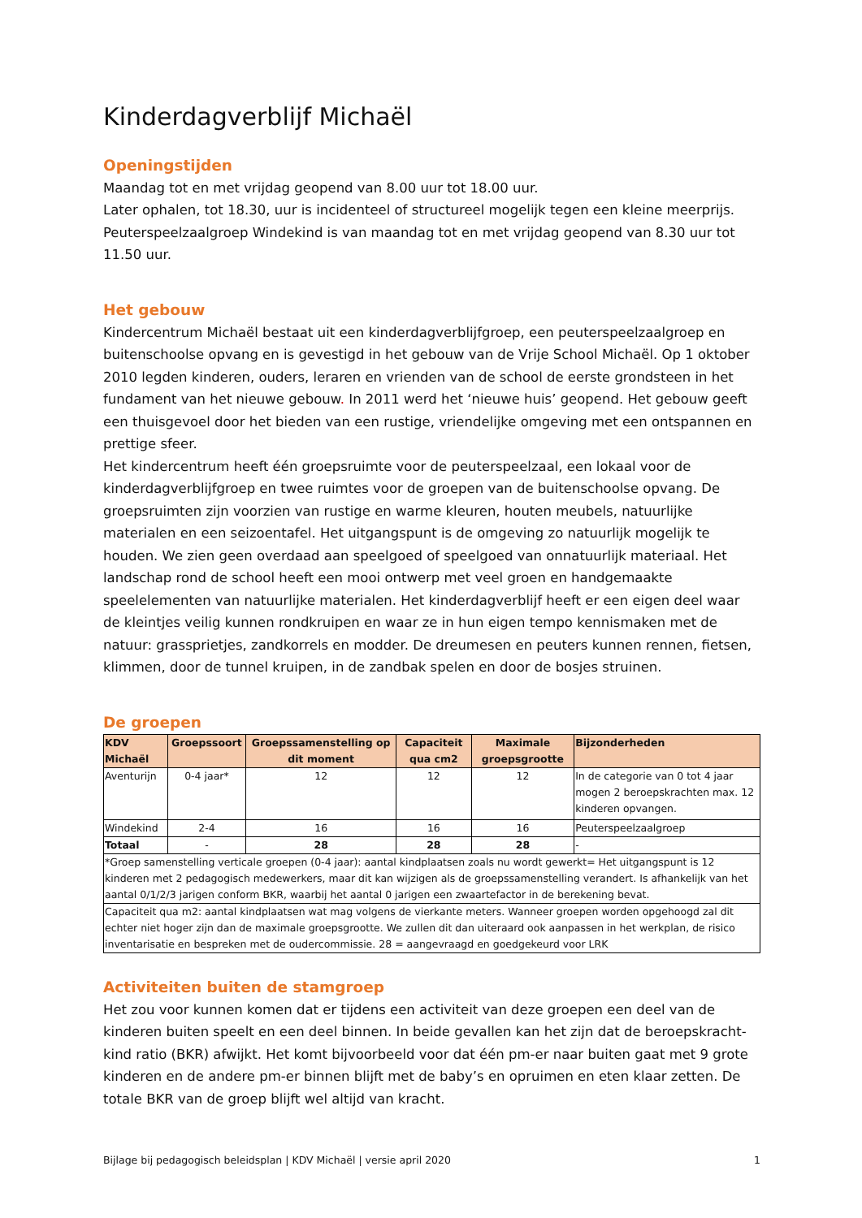Kinderdagverblijf Michaël
Openingstijden
Maandag tot en met vrijdag geopend van 8.00 uur tot 18.00 uur.
Later ophalen, tot 18.30, uur is incidenteel of structureel mogelijk tegen een kleine meerprijs.
Peuterspeelzaalgroep Windekind is van maandag tot en met vrijdag geopend van 8.30 uur tot 11.50 uur.
Het gebouw
Kindercentrum Michaël bestaat uit een kinderdagverblijfgroep, een peuterspeelzaalgroep en buitenschoolse opvang en is gevestigd in het gebouw van de Vrije School Michaël. Op 1 oktober 2010 legden kinderen, ouders, leraren en vrienden van de school de eerste grondsteen in het fundament van het nieuwe gebouw. In 2011 werd het ‘nieuwe huis’ geopend. Het gebouw geeft een thuisgevoel door het bieden van een rustige, vriendelijke omgeving met een ontspannen en prettige sfeer.
Het kindercentrum heeft één groepsruimte voor de peuterspeelzaal, een lokaal voor de kinderdagverblijfgroep en twee ruimtes voor de groepen van de buitenschoolse opvang. De groepsruimten zijn voorzien van rustige en warme kleuren, houten meubels, natuurlijke materialen en een seizoentafel. Het uitgangspunt is de omgeving zo natuurlijk mogelijk te houden. We zien geen overdaad aan speelgoed of speelgoed van onnatuurlijk materiaal. Het landschap rond de school heeft een mooi ontwerp met veel groen en handgemaakte speelelementen van natuurlijke materialen. Het kinderdagverblijf heeft er een eigen deel waar de kleintjes veilig kunnen rondkruipen en waar ze in hun eigen tempo kennismaken met de natuur: grassprietjes, zandkorrels en modder. De dreumesen en peuters kunnen rennen, fietsen, klimmen, door de tunnel kruipen, in de zandbak spelen en door de bosjes struinen.
De groepen
| KDV Michaël | Groepssoort | Groepssamenstelling op dit moment | Capaciteit qua cm2 | Maximale groepsgrootte | Bijzonderheden |
| --- | --- | --- | --- | --- | --- |
| Aventurijn | 0-4 jaar* | 12 | 12 | 12 | In de categorie van 0 tot 4 jaar mogen 2 beroepskrachten max. 12 kinderen opvangen. |
| Windekind | 2-4 | 16 | 16 | 16 | Peuterspeelzaalgroep |
| Totaal | - | 28 | 28 | 28 | - |
| *Groep samenstelling verticale groepen (0-4 jaar): aantal kindplaatsen zoals nu wordt gewerkt= Het uitgangspunt is 12 kinderen met 2 pedagogisch medewerkers, maar dit kan wijzigen als de groepssamenstelling verandert. Is afhankelijk van het aantal 0/1/2/3 jarigen conform BKR, waarbij het aantal 0 jarigen een zwaartefactor in de berekening bevat. | | | | | |
| Capaciteit qua m2: aantal kindplaatsen wat mag volgens de vierkante meters. Wanneer groepen worden opgehoogd zal dit echter niet hoger zijn dan de maximale groepsgrootte. We zullen dit dan uiteraard ook aanpassen in het werkplan, de risico inventarisatie en bespreken met de oudercommissie. 28 = aangevraagd en goedgekeurd voor LRK | | | | | |
Activiteiten buiten de stamgroep
Het zou voor kunnen komen dat er tijdens een activiteit van deze groepen een deel van de kinderen buiten speelt en een deel binnen. In beide gevallen kan het zijn dat de beroepskracht-kind ratio (BKR) afwijkt. Het komt bijvoorbeeld voor dat één pm-er naar buiten gaat met 9 grote kinderen en de andere pm-er binnen blijft met de baby’s en opruimen en eten klaar zetten. De totale BKR van de groep blijft wel altijd van kracht.
Bijlage bij pedagogisch beleidsplan | KDV Michaël | versie april 2020 1